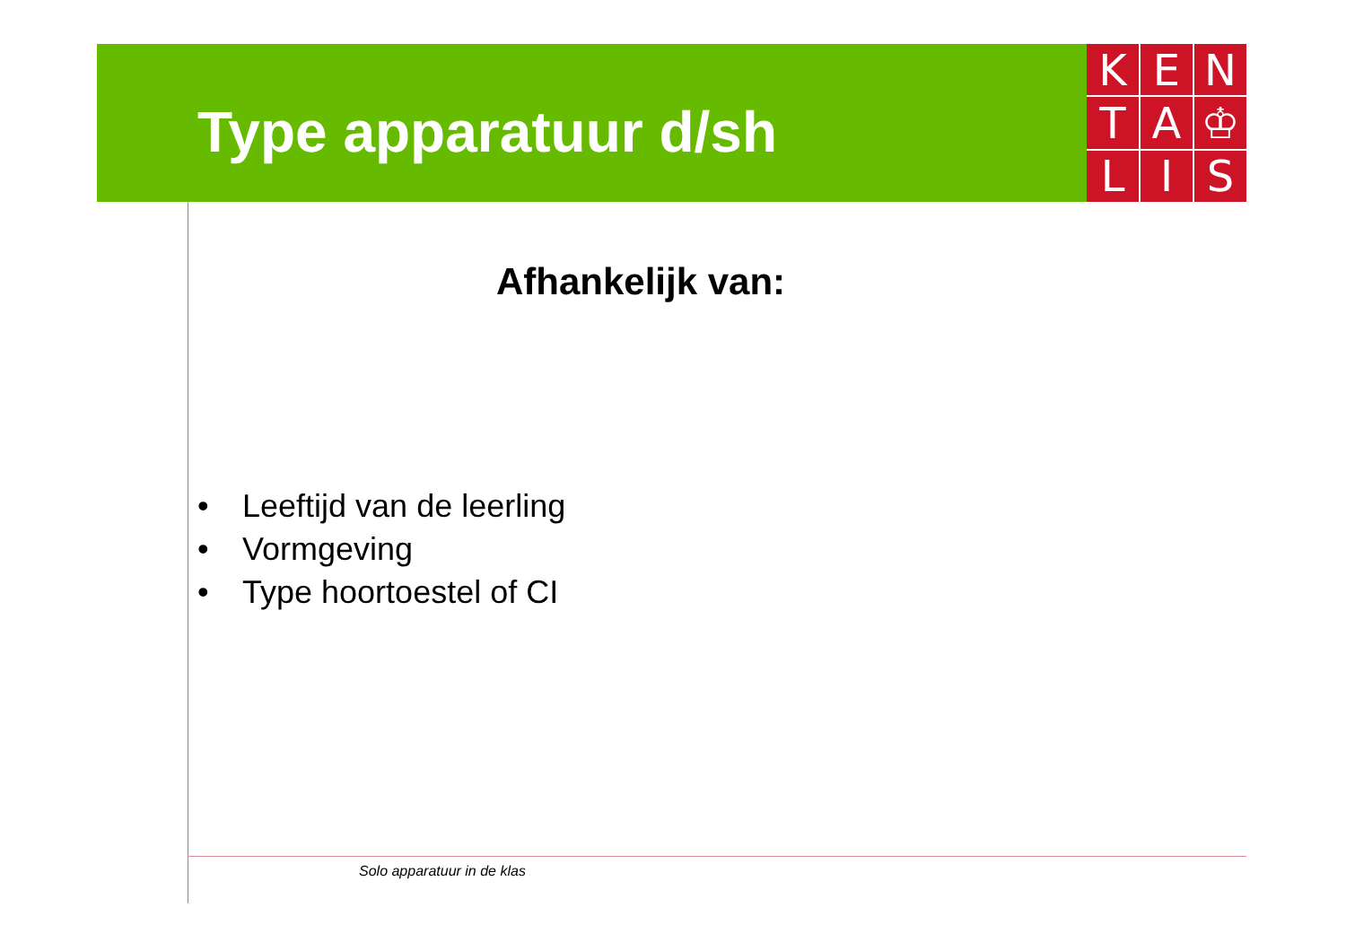Type apparatuur d/sh
K
E
N
T
A
♔
L
I
S
Afhankelijk van:
• Leeftijd van de leerling
• Vormgeving
• Type hoortoestel of CI
Solo apparatuur in de klas